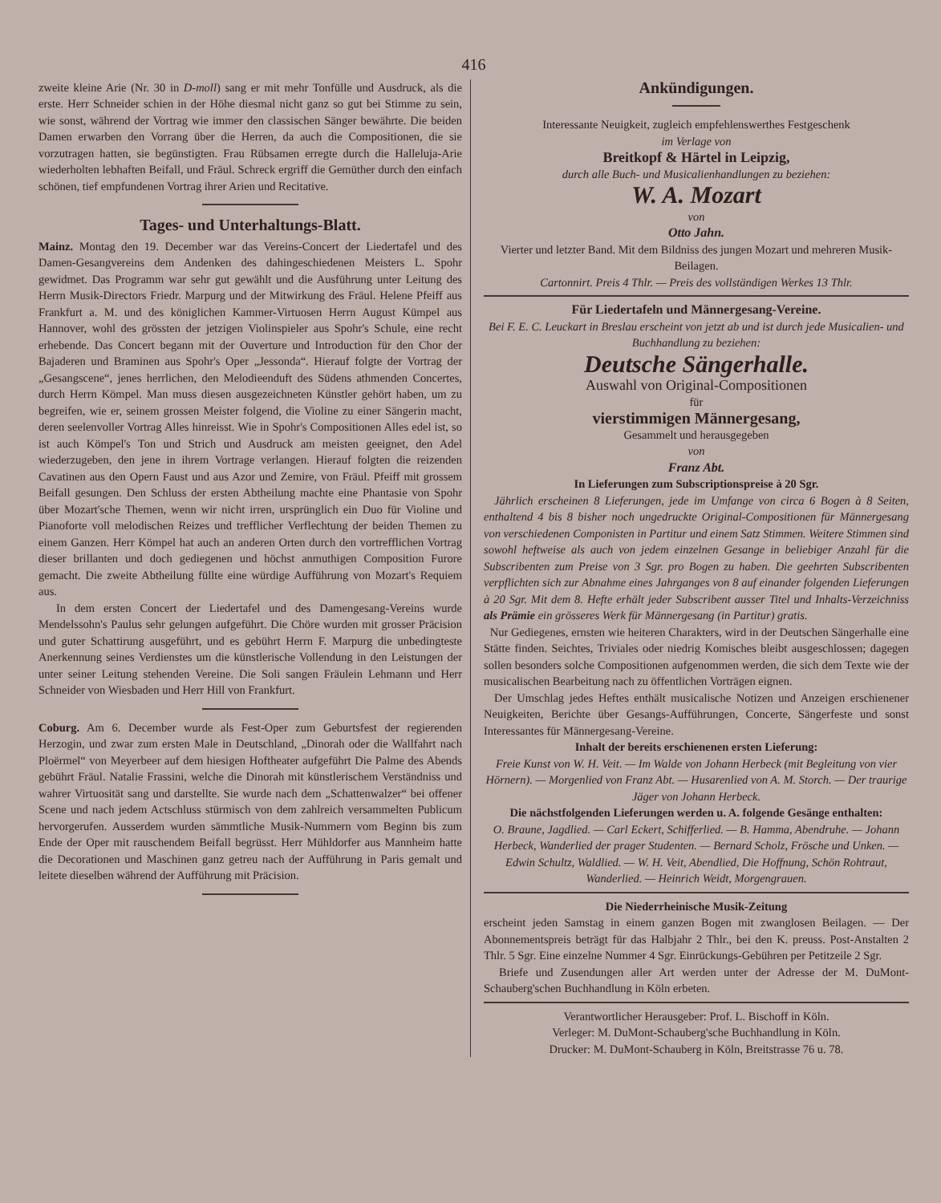416
zweite kleine Arie (Nr. 30 in D-moll) sang er mit mehr Tonfülle und Ausdruck, als die erste. Herr Schneider schien in der Höhe diesmal nicht ganz so gut bei Stimme zu sein, wie sonst, während der Vortrag wie immer den classischen Sänger bewährte. Die beiden Damen erwarben den Vorrang über die Herren, da auch die Compositionen, die sie vorzutragen hatten, sie begünstigten. Frau Rübsamen erregte durch die Halleluja-Arie wiederholten lebhaften Beifall, und Fräul. Schreck ergriff die Gemüther durch den einfach schönen, tief empfundenen Vortrag ihrer Arien und Recitative.
Tages- und Unterhaltungs-Blatt.
Mainz. Montag den 19. December war das Vereins-Concert der Liedertafel und des Damen-Gesangvereins dem Andenken des dahingeschiedenen Meisters L. Spohr gewidmet. Das Programm war sehr gut gewählt und die Ausführung unter Leitung des Herrn Musik-Directors Friedr. Marpurg und der Mitwirkung des Fräul. Helene Pfeiff aus Frankfurt a. M. und des königlichen Kammer-Virtuosen Herrn August Kümpel aus Hannover, wohl des grössten der jetzigen Violinspieler aus Spohr's Schule, eine recht erhebende. Das Concert begann mit der Ouverture und Introduction für den Chor der Bajaderen und Braminen aus Spohr's Oper „Jessonda“. Hierauf folgte der Vortrag der „Gesangscene“, jenes herrlichen, den Melodieenduft des Südens athmenden Concertes, durch Herrn Kömpel. Man muss diesen ausgezeichneten Künstler gehört haben, um zu begreifen, wie er, seinem grossen Meister folgend, die Violine zu einer Sängerin macht, deren seelenvoller Vortrag Alles hinreisst. Wie in Spohr's Compositionen Alles edel ist, so ist auch Kömpel's Ton und Strich und Ausdruck am meisten geeignet, den Adel wiederzugeben, den jene in ihrem Vortrage verlangen. Hierauf folgten die reizenden Cavatinen aus den Opern Faust und aus Azor und Zemire, von Fräul. Pfeiff mit grossem Beifall gesungen. Den Schluss der ersten Abtheilung machte eine Phantasie von Spohr über Mozart'sche Themen, wenn wir nicht irren, ursprünglich ein Duo für Violine und Pianoforte voll melodischen Reizes und trefflicher Verflechtung der beiden Themen zu einem Ganzen. Herr Kömpel hat auch an anderen Orten durch den vortrefflichen Vortrag dieser brillanten und doch gediegenen und höchst anmuthigen Composition Furore gemacht. Die zweite Abtheilung füllte eine würdige Aufführung von Mozart's Requiem aus.
In dem ersten Concert der Liedertafel und des Damengesang-Vereins wurde Mendelssohn's Paulus sehr gelungen aufgeführt. Die Chöre wurden mit grosser Präcision und guter Schattirung ausgeführt, und es gebührt Herrn F. Marpurg die unbedingteste Anerkennung seines Verdienstes um die künstlerische Vollendung in den Leistungen der unter seiner Leitung stehenden Vereine. Die Soli sangen Fräulein Lehmann und Herr Schneider von Wiesbaden und Herr Hill von Frankfurt.
Coburg. Am 6. December wurde als Fest-Oper zum Geburtsfest der regierenden Herzogin, und zwar zum ersten Male in Deutschland, „Dinorah oder die Wallfahrt nach Ploërmel“ von Meyerbeer auf dem hiesigen Hoftheater aufgeführt Die Palme des Abends gebührt Fräul. Natalie Frassini, welche die Dinorah mit künstlerischem Verständniss und wahrer Virtuosität sang und darstellte. Sie wurde nach dem „Schattenwalzer“ bei offener Scene und nach jedem Actschluss stürmisch von dem zahlreich versammelten Publicum hervorgerufen. Ausserdem wurden sämmtliche Musik-Nummern vom Beginn bis zum Ende der Oper mit rauschendem Beifall begrüsst. Herr Mühldorfer aus Mannheim hatte die Decorationen und Maschinen ganz getreu nach der Aufführung in Paris gemalt und leitete dieselben während der Aufführung mit Präcision.
Ankündigungen.
Interessante Neuigkeit, zugleich empfehlenswerthes Festgeschenk
im Verlage von
Breitkopf & Härtel in Leipzig,
durch alle Buch- und Musicalienhandlungen zu beziehen:
W. A. Mozart
von
Otto Jahn.
Vierter und letzter Band. Mit dem Bildniss des jungen Mozart und mehreren Musik-Beilagen.
Cartonnirt. Preis 4 Thlr. — Preis des vollständigen Werkes 13 Thlr.
Für Liedertafeln und Männergesang-Vereine.
Bei F. E. C. Leuckart in Breslau erscheint von jetzt ab und ist durch jede Musicalien- und Buchhandlung zu beziehen:
Deutsche Sängerhalle.
Auswahl von Original-Compositionen
für
vierstimmigen Männergesang,
Gesammelt und herausgegeben
von
Franz Abt.
In Lieferungen zum Subscriptionspreise à 20 Sgr.
Jährlich erscheinen 8 Lieferungen, jede im Umfange von circa 6 Bogen à 8 Seiten, enthaltend 4 bis 8 bisher noch ungedruckte Original-Compositionen für Männergesang von verschiedenen Componisten in Partitur und einem Satz Stimmen. Weitere Stimmen sind sowohl heftweise als auch von jedem einzelnen Gesange in beliebiger Anzahl für die Subscribenten zum Preise von 3 Sgr. pro Bogen zu haben. Die geehrten Subscribenten verpflichten sich zur Abnahme eines Jahrganges von 8 auf einander folgenden Lieferungen à 20 Sgr. Mit dem 8. Hefte erhält jeder Subscribent ausser Titel und Inhalts-Verzeichniss als Prämie ein grösseres Werk für Männergesang (in Partitur) gratis.
Nur Gediegenes, ernsten wie heiteren Charakters, wird in der Deutschen Sängerhalle eine Stätte finden. Seichtes, Triviales oder niedrig Komisches bleibt ausgeschlossen; dagegen sollen besonders solche Compositionen aufgenommen werden, die sich dem Texte wie der musicalischen Bearbeitung nach zu öffentlichen Vorträgen eignen.
Der Umschlag jedes Heftes enthält musicalische Notizen und Anzeigen erschienener Neuigkeiten, Berichte über Gesangs-Aufführungen, Concerte, Sängerfeste und sonst Interessantes für Männergesang-Vereine.
Inhalt der bereits erschienenen ersten Lieferung:
Freie Kunst von W. H. Veit. — Im Walde von Johann Herbeck (mit Begleitung von vier Hörnern). — Morgenlied von Franz Abt. — Husarenlied von A. M. Storch. — Der traurige Jäger von Johann Herbeck.
Die nächstfolgenden Lieferungen werden u. A. folgende Gesänge enthalten:
O. Braune, Jagdlied. — Carl Eckert, Schifferlied. — B. Hamma, Abendruhe. — Johann Herbeck, Wanderlied der prager Studenten. — Bernard Scholz, Frösche und Unken. — Edwin Schultz, Waldlied. — W. H. Veit, Abendlied, Die Hoffnung, Schön Rohtraut, Wanderlied. — Heinrich Weidt, Morgengrauen.
Die Niederrheinische Musik-Zeitung
erscheint jeden Samstag in einem ganzen Bogen mit zwanglosen Beilagen. — Der Abonnementspreis beträgt für das Halbjahr 2 Thlr., bei den K. preuss. Post-Anstalten 2 Thlr. 5 Sgr. Eine einzelne Nummer 4 Sgr. Einrückungs-Gebühren per Petitzeile 2 Sgr.
Briefe und Zusendungen aller Art werden unter der Adresse der M. DuMont-Schauberg'schen Buchhandlung in Köln erbeten.
Verantwortlicher Herausgeber: Prof. L. Bischoff in Köln.
Verleger: M. DuMont-Schauberg'sche Buchhandlung in Köln.
Drucker: M. DuMont-Schauberg in Köln, Breitstrasse 76 u. 78.